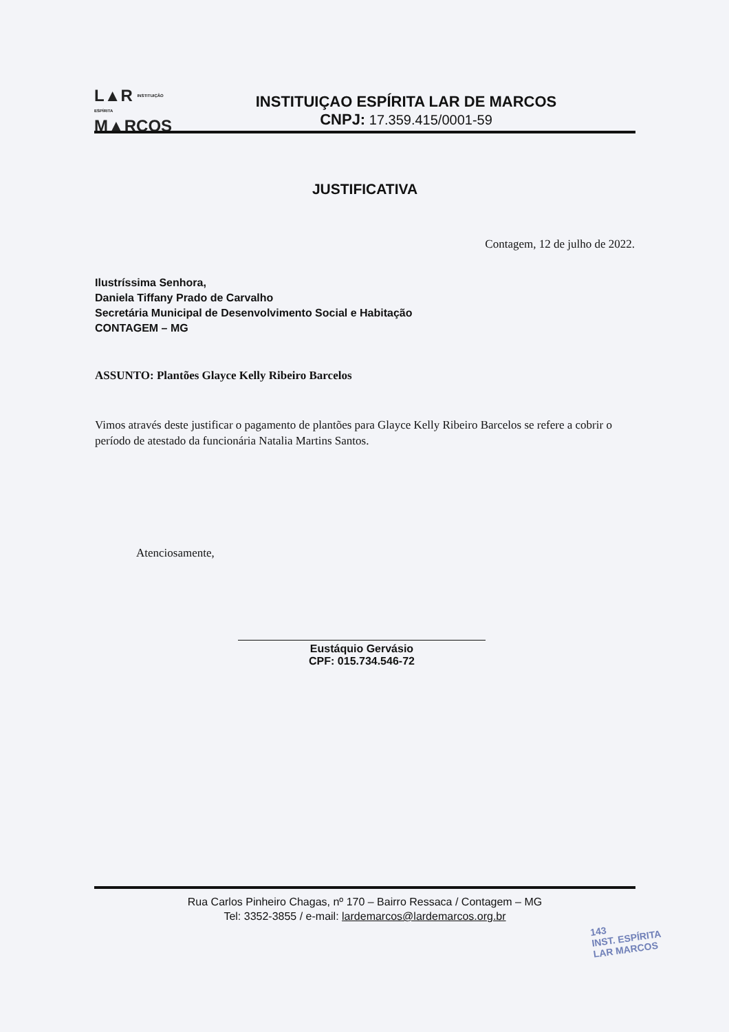L▲R INSTITUIÇÃO ESPÍRITA
M▲RCOS
INSTITUIÇAO ESPÍRITA LAR DE MARCOS
CNPJ: 17.359.415/0001-59
JUSTIFICATIVA
Contagem, 12 de julho de 2022.
Ilustríssima Senhora,
Daniela Tiffany Prado de Carvalho
Secretária Municipal de Desenvolvimento Social e Habitação
CONTAGEM – MG
ASSUNTO: Plantões Glayce Kelly Ribeiro Barcelos
Vimos através deste justificar o pagamento de plantões para Glayce Kelly Ribeiro Barcelos se refere a cobrir o período de atestado da funcionária Natalia Martins Santos.
Atenciosamente,
Eustáquio Gervásio
CPF: 015.734.546-72
Rua Carlos Pinheiro Chagas, nº 170 – Bairro Ressaca / Contagem – MG
Tel: 3352-3855 / e-mail: lardemarcos@lardemarcos.org.br
143
INST. ESPÍRITA
LAR MARCOS